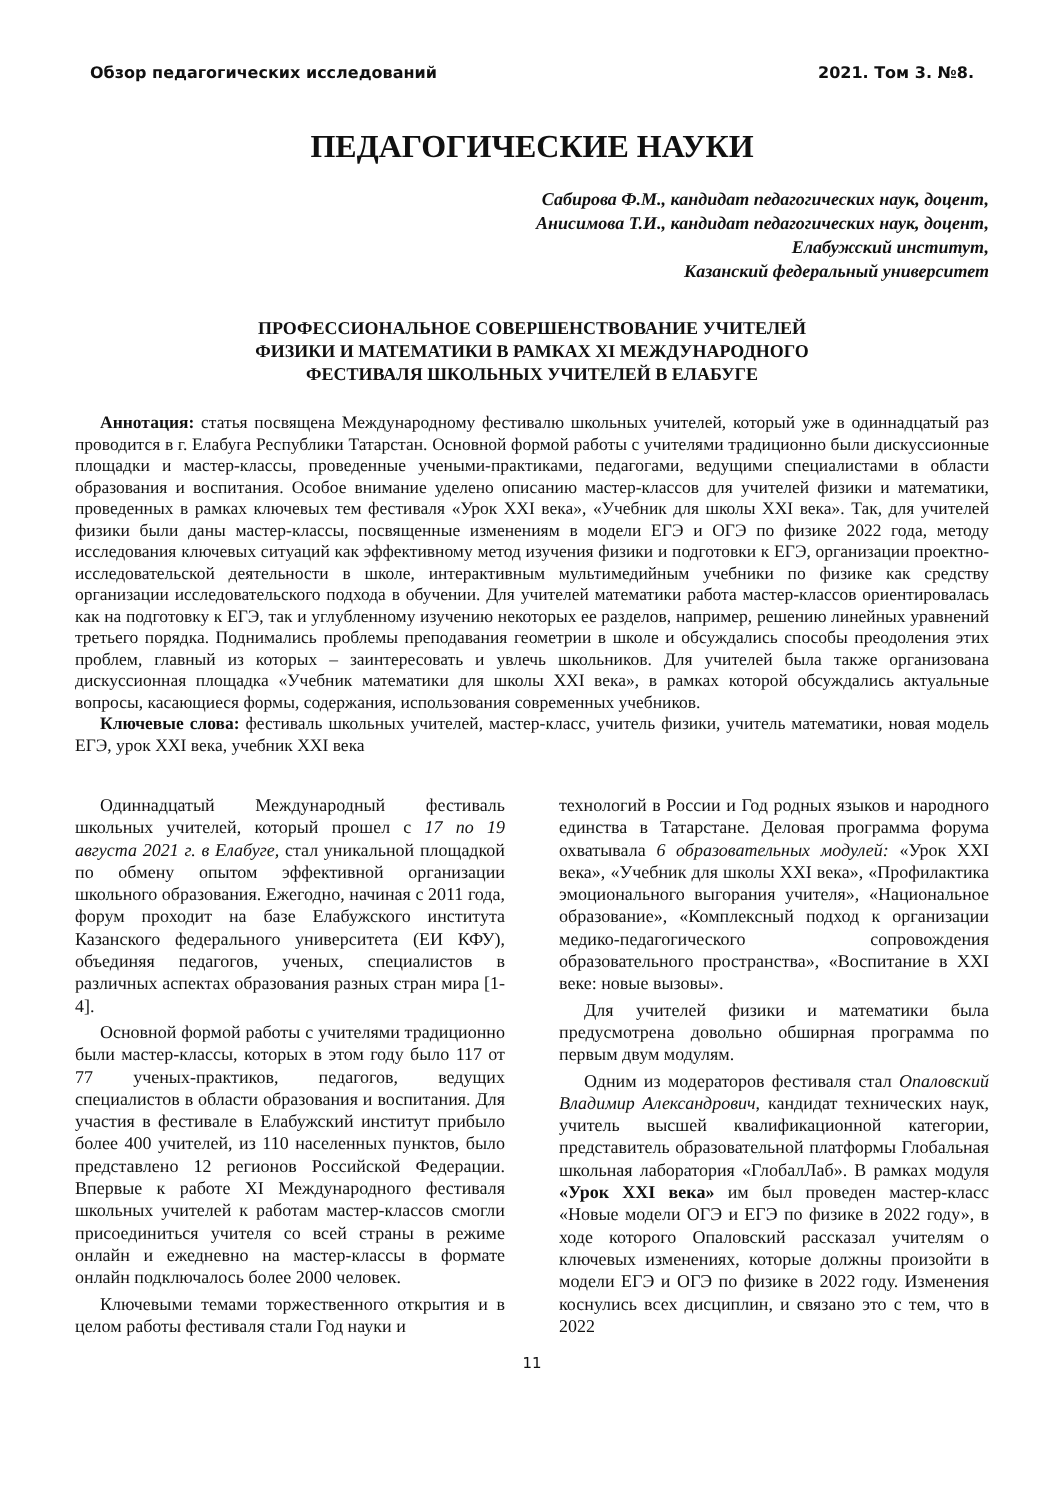Обзор педагогических исследований 2021. Том 3. №8.
ПЕДАГОГИЧЕСКИЕ НАУКИ
Сабирова Ф.М., кандидат педагогических наук, доцент,
Анисимова Т.И., кандидат педагогических наук, доцент,
Елабужский институт,
Казанский федеральный университет
ПРОФЕССИОНАЛЬНОЕ СОВЕРШЕНСТВОВАНИЕ УЧИТЕЛЕЙ
ФИЗИКИ И МАТЕМАТИКИ В РАМКАХ XI МЕЖДУНАРОДНОГО
ФЕСТИВАЛЯ ШКОЛЬНЫХ УЧИТЕЛЕЙ В ЕЛАБУГЕ
Аннотация: статья посвящена Международному фестивалю школьных учителей, который уже в одиннадцатый раз проводится в г. Елабуга Республики Татарстан. Основной формой работы с учителями традиционно были дискуссионные площадки и мастер-классы, проведенные учеными-практиками, педагогами, ведущими специалистами в области образования и воспитания. Особое внимание уделено описанию мастер-классов для учителей физики и математики, проведенных в рамках ключевых тем фестиваля «Урок XXI века», «Учебник для школы XXI века». Так, для учителей физики были даны мастер-классы, посвященные изменениям в модели ЕГЭ и ОГЭ по физике 2022 года, методу исследования ключевых ситуаций как эффективному метод изучения физики и подготовки к ЕГЭ, организации проектно-исследовательской деятельности в школе, интерактивным мультимедийным учебники по физике как средству организации исследовательского подхода в обучении. Для учителей математики работа мастер-классов ориентировалась как на подготовку к ЕГЭ, так и углубленному изучению некоторых ее разделов, например, решению линейных уравнений третьего порядка. Поднимались проблемы преподавания геометрии в школе и обсуждались способы преодоления этих проблем, главный из которых – заинтересовать и увлечь школьников. Для учителей была также организована дискуссионная площадка «Учебник математики для школы XXI века», в рамках которой обсуждались актуальные вопросы, касающиеся формы, содержания, использования современных учебников.
Ключевые слова: фестиваль школьных учителей, мастер-класс, учитель физики, учитель математики, новая модель ЕГЭ, урок XXI века, учебник XXI века
Одиннадцатый Международный фестиваль школьных учителей, который прошел с 17 по 19 августа 2021 г. в Елабуге, стал уникальной площадкой по обмену опытом эффективной организации школьного образования. Ежегодно, начиная с 2011 года, форум проходит на базе Елабужского института Казанского федерального университета (ЕИ КФУ), объединяя педагогов, ученых, специалистов в различных аспектах образования разных стран мира [1-4].
Основной формой работы с учителями традиционно были мастер-классы, которых в этом году было 117 от 77 ученых-практиков, педагогов, ведущих специалистов в области образования и воспитания. Для участия в фестивале в Елабужский институт прибыло более 400 учителей, из 110 населенных пунктов, было представлено 12 регионов Российской Федерации. Впервые к работе XI Международного фестиваля школьных учителей к работам мастер-классов смогли присоединиться учителя со всей страны в режиме онлайн и ежедневно на мастер-классы в формате онлайн подключалось более 2000 человек.
Ключевыми темами торжественного открытия и в целом работы фестиваля стали Год науки и
технологий в России и Год родных языков и народного единства в Татарстане. Деловая программа форума охватывала 6 образовательных модулей: «Урок XXI века», «Учебник для школы XXI века», «Профилактика эмоционального выгорания учителя», «Национальное образование», «Комплексный подход к организации медико-педагогического сопровождения образовательного пространства», «Воспитание в XXI веке: новые вызовы».
Для учителей физики и математики была предусмотрена довольно обширная программа по первым двум модулям.
Одним из модераторов фестиваля стал Опаловский Владимир Александрович, кандидат технических наук, учитель высшей квалификационной категории, представитель образовательной платформы Глобальная школьная лаборатория «ГлобалЛаб». В рамках модуля «Урок XXI века» им был проведен мастер-класс «Новые модели ОГЭ и ЕГЭ по физике в 2022 году», в ходе которого Опаловский рассказал учителям о ключевых изменениях, которые должны произойти в модели ЕГЭ и ОГЭ по физике в 2022 году. Изменения коснулись всех дисциплин, и связано это с тем, что в 2022
11